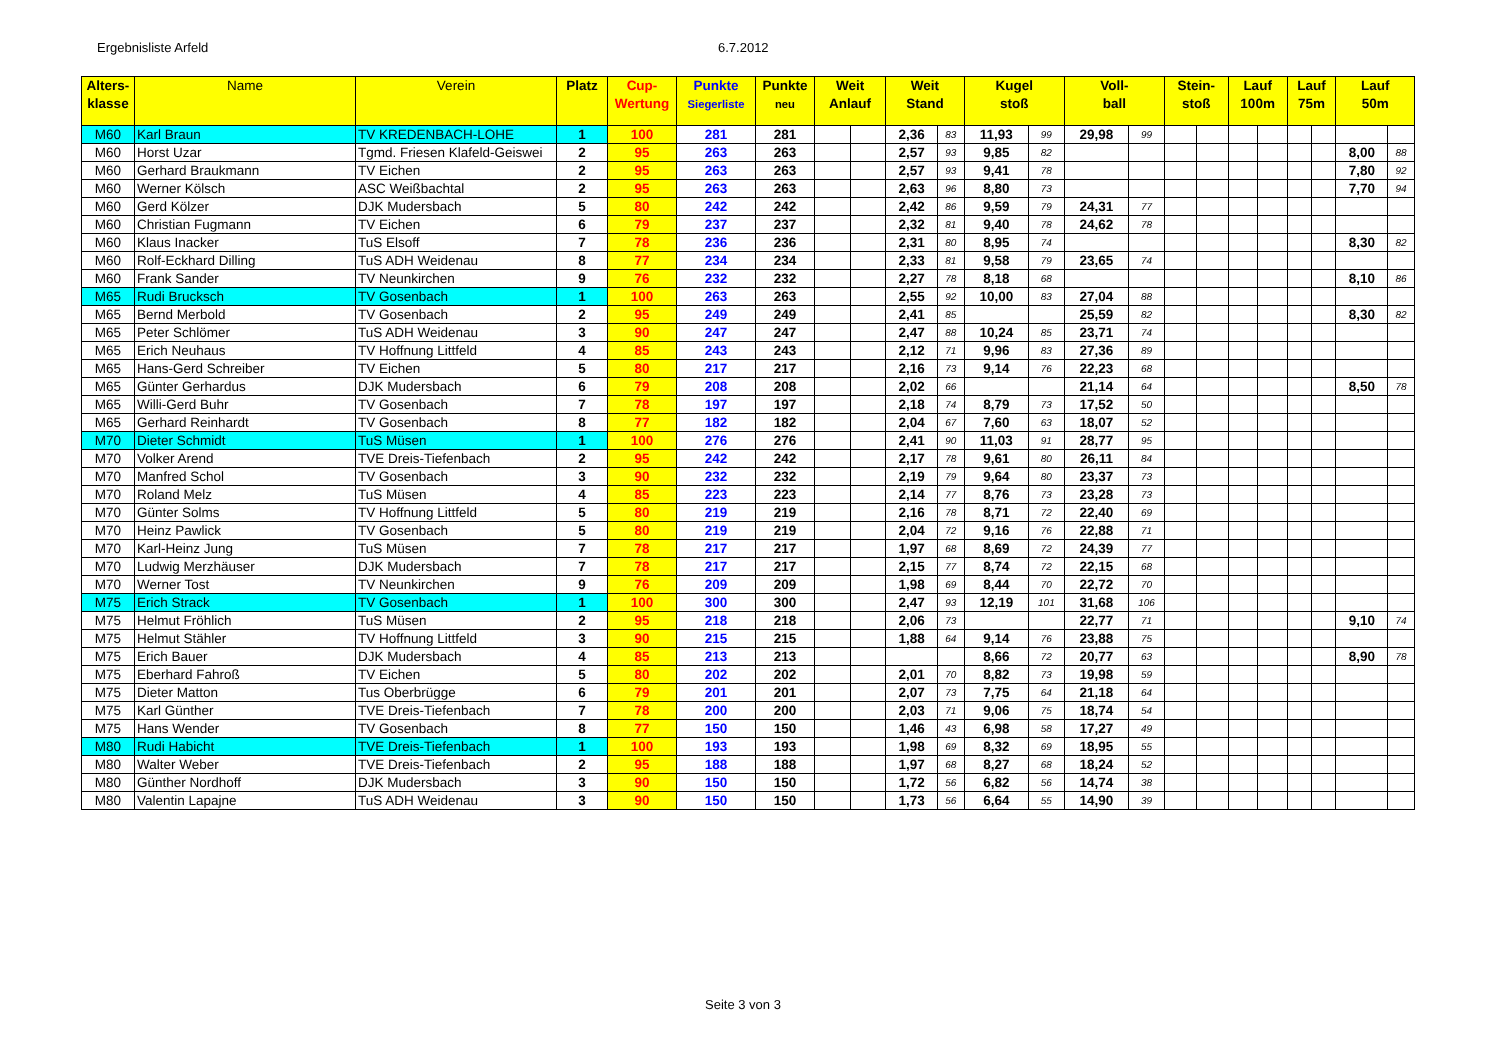Ergebnisliste Arfeld 6.7.2012
| Alters- klasse | Name | Verein | Platz | Cup- Wertung | Punkte Siegerliste | Punkte neu | Weit Anlauf | | Weit Stand | | Kugel stoß | | Voll- ball | | Stein- stoß | | Lauf 100m | | Lauf 75m | | Lauf 50m | |
| --- | --- | --- | --- | --- | --- | --- | --- | --- | --- | --- | --- | --- | --- | --- | --- | --- | --- | --- | --- | --- | --- | --- |
| M60 | Karl Braun | TV KREDENBACH-LOHE | 1 | 100 | 281 | 281 | | | 2,36 | 83 | 11,93 | 99 | 29,98 | 99 | | | | | | | | |
| M60 | Horst Uzar | Tgmd. Friesen Klafeld-Geiswei | 2 | 95 | 263 | 263 | | | 2,57 | 93 | 9,85 | 82 | | | | | | | | | 8,00 | 88 |
| M60 | Gerhard Braukmann | TV Eichen | 2 | 95 | 263 | 263 | | | 2,57 | 93 | 9,41 | 78 | | | | | | | | | 7,80 | 92 |
| M60 | Werner Kölsch | ASC Weißbachtal | 2 | 95 | 263 | 263 | | | 2,63 | 96 | 8,80 | 73 | | | | | | | | | 7,70 | 94 |
| M60 | Gerd Kölzer | DJK Mudersbach | 5 | 80 | 242 | 242 | | | 2,42 | 86 | 9,59 | 79 | 24,31 | 77 | | | | | | | | |
| M60 | Christian Fugmann | TV Eichen | 6 | 79 | 237 | 237 | | | 2,32 | 81 | 9,40 | 78 | 24,62 | 78 | | | | | | | | |
| M60 | Klaus Inacker | TuS Elsoff | 7 | 78 | 236 | 236 | | | 2,31 | 80 | 8,95 | 74 | | | | | | | | | 8,30 | 82 |
| M60 | Rolf-Eckhard Dilling | TuS ADH Weidenau | 8 | 77 | 234 | 234 | | | 2,33 | 81 | 9,58 | 79 | 23,65 | 74 | | | | | | | | |
| M60 | Frank Sander | TV Neunkirchen | 9 | 76 | 232 | 232 | | | 2,27 | 78 | 8,18 | 68 | | | | | | | | | 8,10 | 86 |
| M65 | Rudi Brucksch | TV Gosenbach | 1 | 100 | 263 | 263 | | | 2,55 | 92 | 10,00 | 83 | 27,04 | 88 | | | | | | | | |
| M65 | Bernd Merbold | TV Gosenbach | 2 | 95 | 249 | 249 | | | 2,41 | 85 | | | 25,59 | 82 | | | | | | | 8,30 | 82 |
| M65 | Peter Schlömer | TuS ADH Weidenau | 3 | 90 | 247 | 247 | | | 2,47 | 88 | 10,24 | 85 | 23,71 | 74 | | | | | | | | |
| M65 | Erich Neuhaus | TV Hoffnung Littfeld | 4 | 85 | 243 | 243 | | | 2,12 | 71 | 9,96 | 83 | 27,36 | 89 | | | | | | | | |
| M65 | Hans-Gerd Schreiber | TV Eichen | 5 | 80 | 217 | 217 | | | 2,16 | 73 | 9,14 | 76 | 22,23 | 68 | | | | | | | | |
| M65 | Günter Gerhardus | DJK Mudersbach | 6 | 79 | 208 | 208 | | | 2,02 | 66 | | | 21,14 | 64 | | | | | | | 8,50 | 78 |
| M65 | Willi-Gerd Buhr | TV Gosenbach | 7 | 78 | 197 | 197 | | | 2,18 | 74 | 8,79 | 73 | 17,52 | 50 | | | | | | | | |
| M65 | Gerhard Reinhardt | TV Gosenbach | 8 | 77 | 182 | 182 | | | 2,04 | 67 | 7,60 | 63 | 18,07 | 52 | | | | | | | | |
| M70 | Dieter Schmidt | TuS Müsen | 1 | 100 | 276 | 276 | | | 2,41 | 90 | 11,03 | 91 | 28,77 | 95 | | | | | | | | |
| M70 | Volker Arend | TVE Dreis-Tiefenbach | 2 | 95 | 242 | 242 | | | 2,17 | 78 | 9,61 | 80 | 26,11 | 84 | | | | | | | | |
| M70 | Manfred Schol | TV Gosenbach | 3 | 90 | 232 | 232 | | | 2,19 | 79 | 9,64 | 80 | 23,37 | 73 | | | | | | | | |
| M70 | Roland Melz | TuS Müsen | 4 | 85 | 223 | 223 | | | 2,14 | 77 | 8,76 | 73 | 23,28 | 73 | | | | | | | | |
| M70 | Günter Solms | TV Hoffnung Littfeld | 5 | 80 | 219 | 219 | | | 2,16 | 78 | 8,71 | 72 | 22,40 | 69 | | | | | | | | |
| M70 | Heinz Pawlick | TV Gosenbach | 5 | 80 | 219 | 219 | | | 2,04 | 72 | 9,16 | 76 | 22,88 | 71 | | | | | | | | |
| M70 | Karl-Heinz Jung | TuS Müsen | 7 | 78 | 217 | 217 | | | 1,97 | 68 | 8,69 | 72 | 24,39 | 77 | | | | | | | | |
| M70 | Ludwig Merzhäuser | DJK Mudersbach | 7 | 78 | 217 | 217 | | | 2,15 | 77 | 8,74 | 72 | 22,15 | 68 | | | | | | | | |
| M70 | Werner Tost | TV Neunkirchen | 9 | 76 | 209 | 209 | | | 1,98 | 69 | 8,44 | 70 | 22,72 | 70 | | | | | | | | |
| M75 | Erich Strack | TV Gosenbach | 1 | 100 | 300 | 300 | | | 2,47 | 93 | 12,19 | 101 | 31,68 | 106 | | | | | | | | |
| M75 | Helmut Fröhlich | TuS Müsen | 2 | 95 | 218 | 218 | | | 2,06 | 73 | | | 22,77 | 71 | | | | | | | 9,10 | 74 |
| M75 | Helmut Stähler | TV Hoffnung Littfeld | 3 | 90 | 215 | 215 | | | 1,88 | 64 | 9,14 | 76 | 23,88 | 75 | | | | | | | | |
| M75 | Erich Bauer | DJK Mudersbach | 4 | 85 | 213 | 213 | | | | | 8,66 | 72 | 20,77 | 63 | | | | | | | 8,90 | 78 |
| M75 | Eberhard Fahroß | TV Eichen | 5 | 80 | 202 | 202 | | | 2,01 | 70 | 8,82 | 73 | 19,98 | 59 | | | | | | | | |
| M75 | Dieter Matton | Tus Oberbrügge | 6 | 79 | 201 | 201 | | | 2,07 | 73 | 7,75 | 64 | 21,18 | 64 | | | | | | | | |
| M75 | Karl Günther | TVE Dreis-Tiefenbach | 7 | 78 | 200 | 200 | | | 2,03 | 71 | 9,06 | 75 | 18,74 | 54 | | | | | | | | |
| M75 | Hans Wender | TV Gosenbach | 8 | 77 | 150 | 150 | | | 1,46 | 43 | 6,98 | 58 | 17,27 | 49 | | | | | | | | |
| M80 | Rudi Habicht | TVE Dreis-Tiefenbach | 1 | 100 | 193 | 193 | | | 1,98 | 69 | 8,32 | 69 | 18,95 | 55 | | | | | | | | |
| M80 | Walter Weber | TVE Dreis-Tiefenbach | 2 | 95 | 188 | 188 | | | 1,97 | 68 | 8,27 | 68 | 18,24 | 52 | | | | | | | | |
| M80 | Günther Nordhoff | DJK Mudersbach | 3 | 90 | 150 | 150 | | | 1,72 | 56 | 6,82 | 56 | 14,74 | 38 | | | | | | | | |
| M80 | Valentin Lapajne | TuS ADH Weidenau | 3 | 90 | 150 | 150 | | | 1,73 | 56 | 6,64 | 55 | 14,90 | 39 | | | | | | | | |
Seite 3 von 3